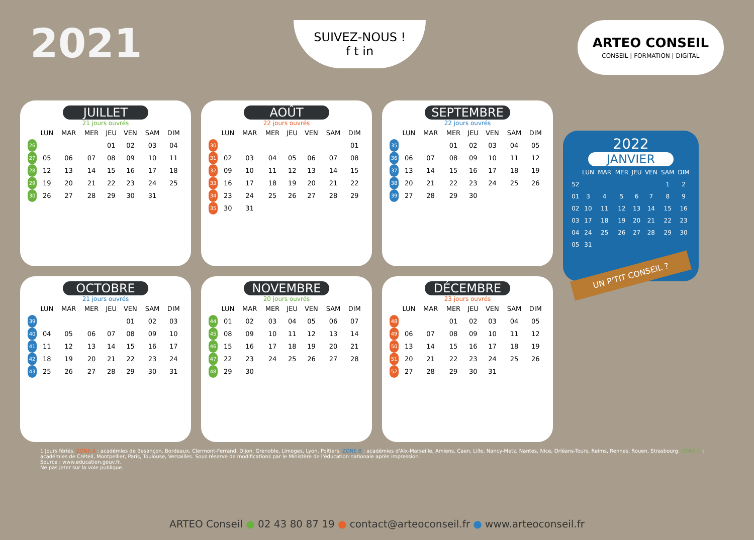2021
SUIVEZ-NOUS !
f t in
ARTEO CONSEIL
CONSEIL | FORMATION | DIGITAL
JUILLET
21 jours ouvrés
| | LUN | MAR | MER | JEU | VEN | SAM | DIM |
| --- | --- | --- | --- | --- | --- | --- | --- |
| 26 | | | | 01 | 02 | 03 | 04 |
| 27 | 05 | 06 | 07 | 08 | 09 | 10 | 11 |
| 28 | 12 | 13 | 14 | 15 | 16 | 17 | 18 |
| 29 | 19 | 20 | 21 | 22 | 23 | 24 | 25 |
| 30 | 26 | 27 | 28 | 29 | 30 | 31 | |
AOÛT
22 jours ouvrés
| | LUN | MAR | MER | JEU | VEN | SAM | DIM |
| --- | --- | --- | --- | --- | --- | --- | --- |
| 30 | | | | | | | 01 |
| 31 | 02 | 03 | 04 | 05 | 06 | 07 | 08 |
| 32 | 09 | 10 | 11 | 12 | 13 | 14 | 15 |
| 33 | 16 | 17 | 18 | 19 | 20 | 21 | 22 |
| 34 | 23 | 24 | 25 | 26 | 27 | 28 | 29 |
| 35 | 30 | 31 | | | | | |
SEPTEMBRE
22 jours ouvrés
| | LUN | MAR | MER | JEU | VEN | SAM | DIM |
| --- | --- | --- | --- | --- | --- | --- | --- |
| 35 | | | 01 | 02 | 03 | 04 | 05 |
| 36 | 06 | 07 | 08 | 09 | 10 | 11 | 12 |
| 37 | 13 | 14 | 15 | 16 | 17 | 18 | 19 |
| 38 | 20 | 21 | 22 | 23 | 24 | 25 | 26 |
| 39 | 27 | 28 | 29 | 30 | | | |
2022
JANVIER
| | LUN | MAR | MER | JEU | VEN | SAM | DIM |
| --- | --- | --- | --- | --- | --- | --- | --- |
| 52 | | | | | | 1 | 2 |
| 01 | 3 | 4 | 5 | 6 | 7 | 8 | 9 |
| 02 | 10 | 11 | 12 | 13 | 14 | 15 | 16 |
| 03 | 17 | 18 | 19 | 20 | 21 | 22 | 23 |
| 04 | 24 | 25 | 26 | 27 | 28 | 29 | 30 |
| 05 | 31 | | | | | | |
UN P'TIT CONSEIL ?
OCTOBRE
21 jours ouvrés
| | LUN | MAR | MER | JEU | VEN | SAM | DIM |
| --- | --- | --- | --- | --- | --- | --- | --- |
| 39 | | | | | 01 | 02 | 03 |
| 40 | 04 | 05 | 06 | 07 | 08 | 09 | 10 |
| 41 | 11 | 12 | 13 | 14 | 15 | 16 | 17 |
| 42 | 18 | 19 | 20 | 21 | 22 | 23 | 24 |
| 43 | 25 | 26 | 27 | 28 | 29 | 30 | 31 |
NOVEMBRE
20 jours ouvrés
| | LUN | MAR | MER | JEU | VEN | SAM | DIM |
| --- | --- | --- | --- | --- | --- | --- | --- |
| 44 | 01 | 02 | 03 | 04 | 05 | 06 | 07 |
| 45 | 08 | 09 | 10 | 11 | 12 | 13 | 14 |
| 46 | 15 | 16 | 17 | 18 | 19 | 20 | 21 |
| 47 | 22 | 23 | 24 | 25 | 26 | 27 | 28 |
| 48 | 29 | 30 | | | | | |
DÉCEMBRE
23 jours ouvrés
| | LUN | MAR | MER | JEU | VEN | SAM | DIM |
| --- | --- | --- | --- | --- | --- | --- | --- |
| 48 | | | 01 | 02 | 03 | 04 | 05 |
| 49 | 06 | 07 | 08 | 09 | 10 | 11 | 12 |
| 50 | 13 | 14 | 15 | 16 | 17 | 18 | 19 |
| 51 | 20 | 21 | 22 | 23 | 24 | 25 | 26 |
| 52 | 27 | 28 | 29 | 30 | 31 | | |
1 Jours fériés. ZONE A : académies de Besançon, Bordeaux, Clermont-Ferrand, Dijon, Grenoble, Limoges, Lyon, Poitiers. ZONE B : académies d'Aix-Marseille, Amiens, Caen, Lille, Nancy-Metz, Nantes, Nice, Orléans-Tours, Reims, Rennes, Rouen, Strasbourg. ZONE C : académies de Créteil, Montpellier, Paris, Toulouse, Versailles. Sous réserve de modifications par le Ministère de l'éducation nationale après impression.
Source : www.education.gouv.fr.
Ne pas jeter sur la voie publique.
ARTEO Conseil ● 02 43 80 87 19 ● contact@arteoconseil.fr ● www.arteoconseil.fr